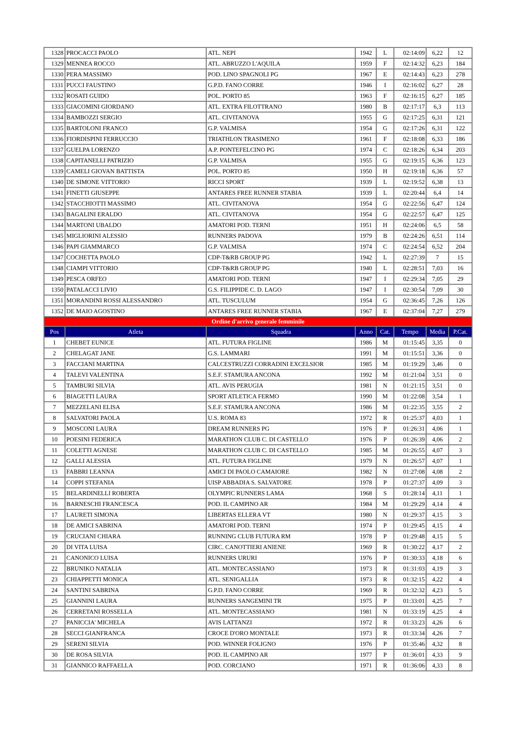| 1328 | PROCACCI PAOLO | ATL. NEPI | 1942 | L | 02:14:09 | 6,22 | 12 |
| 1329 | MENNEA ROCCO | ATL. ABRUZZO L'AQUILA | 1959 | F | 02:14:32 | 6,23 | 184 |
| 1330 | PERA MASSIMO | POD. LINO SPAGNOLI PG | 1967 | E | 02:14:43 | 6,23 | 278 |
| 1331 | PUCCI FAUSTINO | G.P.D. FANO CORRE | 1946 | I | 02:16:02 | 6,27 | 28 |
| 1332 | ROSATI GUIDO | POL. PORTO 85 | 1963 | F | 02:16:15 | 6,27 | 185 |
| 1333 | GIACOMINI GIORDANO | ATL. EXTRA FILOTTRANO | 1980 | B | 02:17:17 | 6,3 | 113 |
| 1334 | BAMBOZZI SERGIO | ATL. CIVITANOVA | 1955 | G | 02:17:25 | 6,31 | 121 |
| 1335 | BARTOLONI FRANCO | G.P. VALMISA | 1954 | G | 02:17:26 | 6,31 | 122 |
| 1336 | FIORDISPINI FERRUCCIO | TRIATHLON TRASIMENO | 1961 | F | 02:18:08 | 6,33 | 186 |
| 1337 | GUELPA LORENZO | A.P. PONTEFELCINO PG | 1974 | C | 02:18:26 | 6,34 | 203 |
| 1338 | CAPITANELLI PATRIZIO | G.P. VALMISA | 1955 | G | 02:19:15 | 6,36 | 123 |
| 1339 | CAMELI GIOVAN BATTISTA | POL. PORTO 85 | 1950 | H | 02:19:18 | 6,36 | 57 |
| 1340 | DE SIMONE VITTORIO | RICCI SPORT | 1939 | L | 02:19:52 | 6,38 | 13 |
| 1341 | FINETTI GIUSEPPE | ANTARES FREE RUNNER STABIA | 1939 | L | 02:20:44 | 6,4 | 14 |
| 1342 | STACCHIOTTI MASSIMO | ATL. CIVITANOVA | 1954 | G | 02:22:56 | 6,47 | 124 |
| 1343 | BAGALINI ERALDO | ATL. CIVITANOVA | 1954 | G | 02:22:57 | 6,47 | 125 |
| 1344 | MARTONI UBALDO | AMATORI POD. TERNI | 1951 | H | 02:24:06 | 6,5 | 58 |
| 1345 | MIGLIORINI ALESSIO | RUNNERS PADOVA | 1979 | B | 02:24:26 | 6,51 | 114 |
| 1346 | PAPI GIAMMARCO | G.P. VALMISA | 1974 | C | 02:24:54 | 6,52 | 204 |
| 1347 | COCHETTA PAOLO | CDP-T&RB GROUP PG | 1942 | L | 02:27:39 | 7 | 15 |
| 1348 | CIAMPI VITTORIO | CDP-T&RB GROUP PG | 1940 | L | 02:28:51 | 7,03 | 16 |
| 1349 | PESCA ORFEO | AMATORI POD. TERNI | 1947 | I | 02:29:34 | 7,05 | 29 |
| 1350 | PATALACCI LIVIO | G.S. FILIPPIDE C. D. LAGO | 1947 | I | 02:30:54 | 7,09 | 30 |
| 1351 | MORANDINI ROSSI ALESSANDRO | ATL. TUSCULUM | 1954 | G | 02:36:45 | 7,26 | 126 |
| 1352 | DE MAIO AGOSTINO | ANTARES FREE RUNNER STABIA | 1967 | E | 02:37:04 | 7,27 | 279 |
| Ordine d'arrivo generale femminile | | | | | | | |
| Pos | Atleta | Squadra | Anno | Cat. | Tempo | Media | P.Cat. |
| 1 | CHEBET EUNICE | ATL. FUTURA FIGLINE | 1986 | M | 01:15:45 | 3,35 | 0 |
| 2 | CHELAGAT JANE | G.S. LAMMARI | 1991 | M | 01:15:51 | 3,36 | 0 |
| 3 | FACCIANI MARTINA | CALCESTRUZZI CORRADINI EXCELSIOR | 1985 | M | 01:19:29 | 3,46 | 0 |
| 4 | TALEVI VALENTINA | S.E.F. STAMURA ANCONA | 1992 | M | 01:21:04 | 3,51 | 0 |
| 5 | TAMBURI SILVIA | ATL. AVIS PERUGIA | 1981 | N | 01:21:15 | 3,51 | 0 |
| 6 | BIAGETTI LAURA | SPORT ATLETICA FERMO | 1990 | M | 01:22:08 | 3,54 | 1 |
| 7 | MEZZELANI ELISA | S.E.F. STAMURA ANCONA | 1986 | M | 01:22:35 | 3,55 | 2 |
| 8 | SALVATORI PAOLA | U.S. ROMA 83 | 1972 | R | 01:25:37 | 4,03 | 1 |
| 9 | MOSCONI LAURA | DREAM RUNNERS PG | 1976 | P | 01:26:31 | 4,06 | 1 |
| 10 | POESINI FEDERICA | MARATHON CLUB C. DI CASTELLO | 1976 | P | 01:26:39 | 4,06 | 2 |
| 11 | COLETTI AGNESE | MARATHON CLUB C. DI CASTELLO | 1985 | M | 01:26:55 | 4,07 | 3 |
| 12 | GALLI ALESSIA | ATL. FUTURA FIGLINE | 1979 | N | 01:26:57 | 4,07 | 1 |
| 13 | FABBRI LEANNA | AMICI DI PAOLO CAMAIORE | 1982 | N | 01:27:08 | 4,08 | 2 |
| 14 | COPPI STEFANIA | UISP ABBADIA S. SALVATORE | 1978 | P | 01:27:37 | 4,09 | 3 |
| 15 | BELARDINELLI ROBERTA | OLYMPIC RUNNERS LAMA | 1968 | S | 01:28:14 | 4,11 | 1 |
| 16 | BARNESCHI FRANCESCA | POD. IL CAMPINO AR | 1984 | M | 01:29:29 | 4,14 | 4 |
| 17 | LAURETI SIMONA | LIBERTAS ELLERA VT | 1980 | N | 01:29:37 | 4,15 | 3 |
| 18 | DE AMICI SABRINA | AMATORI POD. TERNI | 1974 | P | 01:29:45 | 4,15 | 4 |
| 19 | CRUCIANI CHIARA | RUNNING CLUB FUTURA RM | 1978 | P | 01:29:48 | 4,15 | 5 |
| 20 | DI VITA LUISA | CIRC. CANOTTIERI ANIENE | 1969 | R | 01:30:22 | 4,17 | 2 |
| 21 | CANONICO LUISA | RUNNERS URURI | 1976 | P | 01:30:33 | 4,18 | 6 |
| 22 | BRUNIKO NATALIA | ATL. MONTECASSIANO | 1973 | R | 01:31:03 | 4,19 | 3 |
| 23 | CHIAPPETTI MONICA | ATL. SENIGALLIA | 1973 | R | 01:32:15 | 4,22 | 4 |
| 24 | SANTINI SABRINA | G.P.D. FANO CORRE | 1969 | R | 01:32:32 | 4,23 | 5 |
| 25 | GIANNINI LAURA | RUNNERS SANGEMINI TR | 1975 | P | 01:33:01 | 4,25 | 7 |
| 26 | CERRETANI ROSSELLA | ATL. MONTECASSIANO | 1981 | N | 01:33:19 | 4,25 | 4 |
| 27 | PANICCIA' MICHELA | AVIS LATTANZI | 1972 | R | 01:33:23 | 4,26 | 6 |
| 28 | SECCI GIANFRANCA | CROCE D'ORO MONTALE | 1973 | R | 01:33:34 | 4,26 | 7 |
| 29 | SERENI SILVIA | POD. WINNER FOLIGNO | 1976 | P | 01:35:46 | 4,32 | 8 |
| 30 | DE ROSA SILVIA | POD. IL CAMPINO AR | 1977 | P | 01:36:01 | 4,33 | 9 |
| 31 | GIANNICO RAFFAELLA | POD. CORCIANO | 1971 | R | 01:36:06 | 4,33 | 8 |